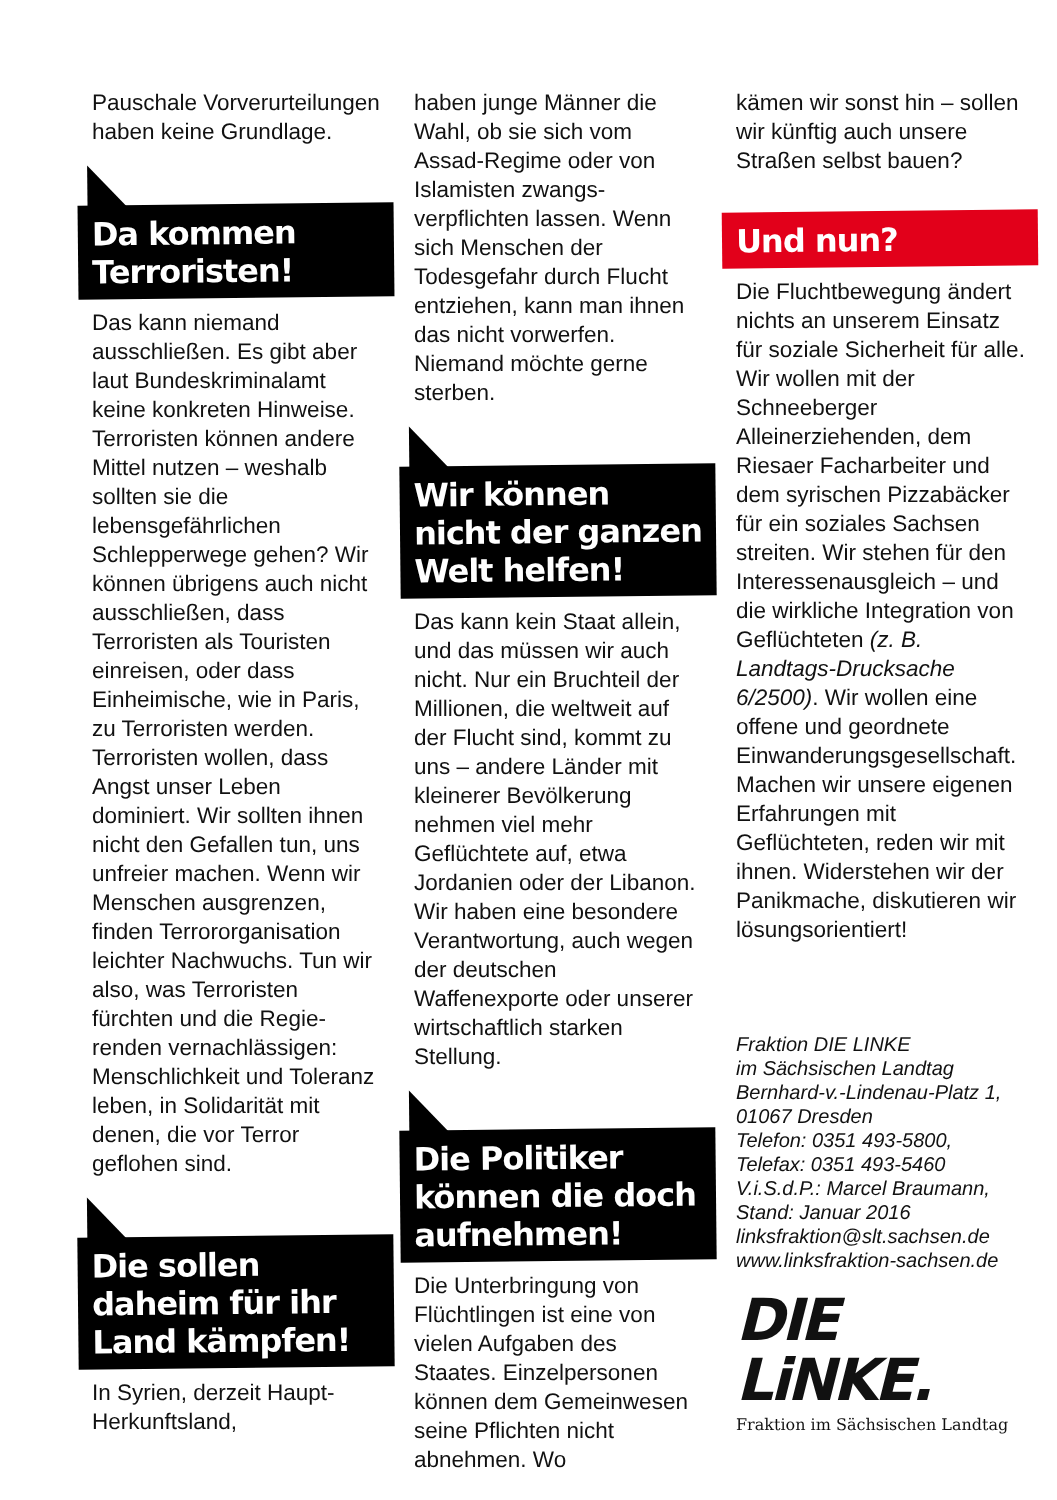Pauschale Vorverur­teilungen haben keine Grundlage.
Da kommen Terroristen!
Das kann niemand ausschließen. Es gibt aber laut Bundeskrimi­nalamt keine konkreten Hinweise. Terroristen können andere Mittel nutzen – weshalb sollten sie die lebensgefährlichen Schlepperwege gehen? Wir können übrigens auch nicht ausschließen, dass Terroristen als Touristen einreisen, oder dass Einheimische, wie in Paris, zu Terroristen werden. Terroristen wollen, dass Angst unser Leben dominiert. Wir sollten ihnen nicht den Gefallen tun, uns unfreier machen. Wenn wir Menschen ausgrenzen, finden Terrororganisation leichter Nachwuchs. Tun wir also, was Terroristen fürchten und die Regie­renden vernachlässigen: Menschlichkeit und Tole­ranz leben, in Solidarität mit denen, die vor Terror geflohen sind.
Die sollen daheim für ihr Land kämpfen!
In Syrien, derzeit Haupt-Herkunftsland,
haben junge Männer die Wahl, ob sie sich vom Assad-Regime oder von Islamisten zwangs­verpflichten lassen. Wenn sich Menschen der Todesgefahr durch Flucht entziehen, kann man ihnen das nicht vorwerfen. Niemand möchte gerne sterben.
Wir können nicht der ganzen Welt helfen!
Das kann kein Staat allein, und das müssen wir auch nicht. Nur ein Bruchteil der Millionen, die weltweit auf der Flucht sind, kommt zu uns – andere Länder mit kleinerer Bevölkerung nehmen viel mehr Geflüchtete auf, etwa Jordanien oder der Libanon. Wir haben eine besondere Verantwor­tung, auch wegen der deutschen Waffenexporte oder unserer wirtschaft­lich starken Stellung.
Die Politiker können die doch aufnehmen!
Die Unterbringung von Flüchtlingen ist eine von vielen Aufgaben des Staates. Einzelpersonen können dem Gemein­wesen seine Pflichten nicht abnehmen. Wo
kämen wir sonst hin – sollen wir künftig auch unsere Straßen selbst bauen?
Und nun?
Die Fluchtbewegung ändert nichts an unserem Einsatz für soziale Sicher­heit für alle. Wir wollen mit der Schneeberger Alleinerziehenden, dem Riesaer Facharbeiter und dem syrischen Pizzabäcker für ein soziales Sachsen streiten. Wir stehen für den Interessenausgleich – und die wirkliche Integration von Geflüchteten (z. B. Landtags-Drucksache 6/2500). Wir wollen eine offene und geordnete Einwanderungsgesell­schaft. Machen wir unsere eigenen Erfahrungen mit Geflüchteten, reden wir mit ihnen. Widerstehen wir der Panikmache, diskutieren wir lösungs­orientiert!
Fraktion DIE LINKE
im Sächsischen Landtag
Bernhard-v.-Lindenau-Platz 1,
01067 Dresden
Telefon: 0351 493-5800,
Telefax: 0351 493-5460
V.i.S.d.P.: Marcel Braumann,
Stand: Januar 2016
linksfraktion@slt.sachsen.de
www.linksfraktion-sachsen.de
DIE LiNKE.
Fraktion im Sächsischen Landtag